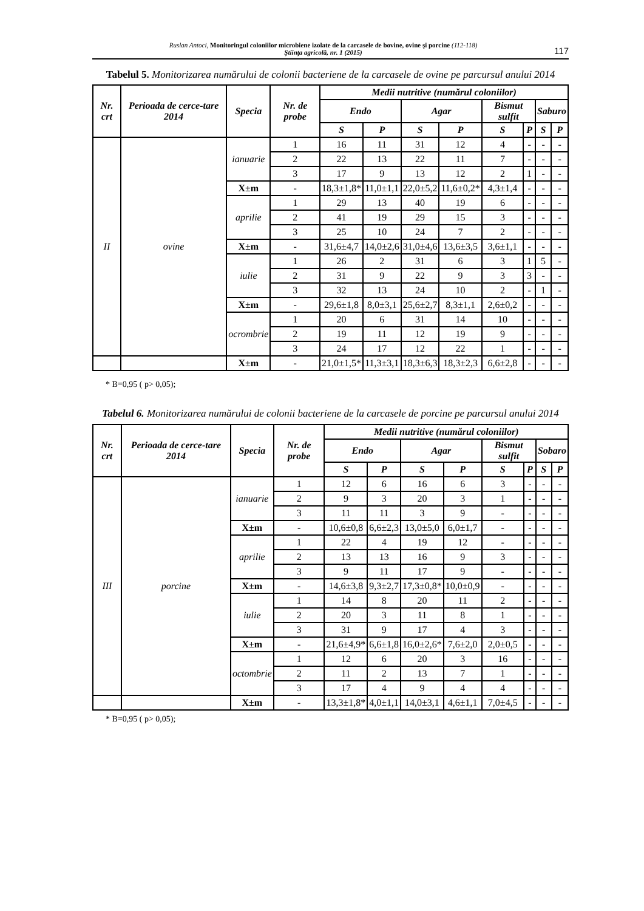Ruslan Antoci, Monitoringul coloniilor microbiene izolate de la carcasele de bovine, ovine şi porcine (112-118)
Ştiinţa agricolă, nr. 1 (2015)
117
Tabelul 5. Monitorizarea numărului de colonii bacteriene de la carcasele de ovine pe parcursul anului 2014
| Nr. crt | Perioada de cerce-tare 2014 | Specia | Nr. de probe | Medii nutritive (numărul coloniilor) | | | | | | | |
| --- | --- | --- | --- | --- | --- | --- | --- | --- | --- | --- | --- |
| | | | | Endo | | Agar | | Bismut sulfit | | Saburo | |
| | | | | S | P | S | P | S | P | S | P |
| II | ovine | ianuarie | 1 | 16 | 11 | 31 | 12 | 4 | - | - | - |
| | | | 2 | 22 | 13 | 22 | 11 | 7 | - | - | - |
| | | | 3 | 17 | 9 | 13 | 12 | 2 | 1 | - | - |
| | | X±m | - | 18,3±1,8* | 11,0±1,1 | 22,0±5,2 | 11,6±0,2* | 4,3±1,4 | - | - | - |
| | | aprilie | 1 | 29 | 13 | 40 | 19 | 6 | - | - | - |
| | | | 2 | 41 | 19 | 29 | 15 | 3 | - | - | - |
| | | | 3 | 25 | 10 | 24 | 7 | 2 | - | - | - |
| | | X±m | - | 31,6±4,7 | 14,0±2,6 | 31,0±4,6 | 13,6±3,5 | 3,6±1,1 | - | - | - |
| | | iulie | 1 | 26 | 2 | 31 | 6 | 3 | 1 | 5 | - |
| | | | 2 | 31 | 9 | 22 | 9 | 3 | 3 | - | - |
| | | | 3 | 32 | 13 | 24 | 10 | 2 | - | 1 | - |
| | | X±m | - | 29,6±1,8 | 8,0±3,1 | 25,6±2,7 | 8,3±1,1 | 2,6±0,2 | - | - | - |
| | | ocrombrie | 1 | 20 | 6 | 31 | 14 | 10 | - | - | - |
| | | | 2 | 19 | 11 | 12 | 19 | 9 | - | - | - |
| | | | 3 | 24 | 17 | 12 | 22 | 1 | - | - | - |
| | | X±m | - | 21,0±1,5* | 11,3±3,1 | 18,3±6,3 | 18,3±2,3 | 6,6±2,8 | - | - | - |
* B=0,95 ( p> 0,05);
Tabelul 6. Monitorizarea numărului de colonii bacteriene de la carcasele de porcine pe parcursul anului 2014
| Nr. crt | Perioada de cerce-tare 2014 | Specia | Nr. de probe | Medii nutritive (numărul coloniilor) | | | | | | | |
| --- | --- | --- | --- | --- | --- | --- | --- | --- | --- | --- | --- |
| | | | | Endo | | Agar | | Bismut sulfit | | Sobaro | |
| | | | | S | P | S | P | S | P | S | P |
| III | porcine | ianuarie | 1 | 12 | 6 | 16 | 6 | 3 | - | - | - |
| | | | 2 | 9 | 3 | 20 | 3 | 1 | - | - | - |
| | | | 3 | 11 | 11 | 3 | 9 | - | - | - | - |
| | | X±m | - | 10,6±0,8 | 6,6±2,3 | 13,0±5,0 | 6,0±1,7 | - | - | - | - |
| | | aprilie | 1 | 22 | 4 | 19 | 12 | - | - | - | - |
| | | | 2 | 13 | 13 | 16 | 9 | 3 | - | - | - |
| | | | 3 | 9 | 11 | 17 | 9 | - | - | - | - |
| | | X±m | - | 14,6±3,8 | 9,3±2,7 | 17,3±0,8* | 10,0±0,9 | - | - | - | - |
| | | iulie | 1 | 14 | 8 | 20 | 11 | 2 | - | - | - |
| | | | 2 | 20 | 3 | 11 | 8 | 1 | - | - | - |
| | | | 3 | 31 | 9 | 17 | 4 | 3 | - | - | - |
| | | X±m | - | 21,6±4,9* | 6,6±1,8 | 16,0±2,6* | 7,6±2,0 | 2,0±0,5 | - | - | - |
| | | octombrie | 1 | 12 | 6 | 20 | 3 | 16 | - | - | - |
| | | | 2 | 11 | 2 | 13 | 7 | 1 | - | - | - |
| | | | 3 | 17 | 4 | 9 | 4 | 4 | - | - | - |
| | | X±m | - | 13,3±1,8* | 4,0±1,1 | 14,0±3,1 | 4,6±1,1 | 7,0±4,5 | - | - | - |
* B=0,95 ( p> 0,05);